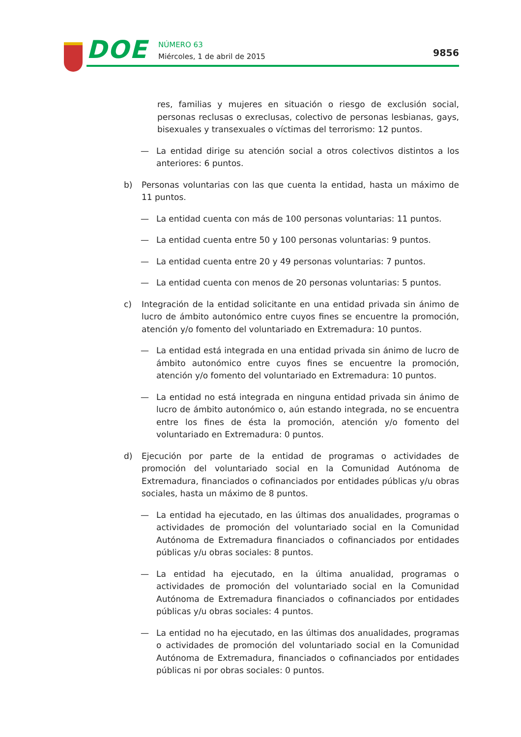DOE NÚMERO 63
Miércoles, 1 de abril de 2015 9856
res, familias y mujeres en situación o riesgo de exclusión social, personas reclusas o exreclusas, colectivo de personas lesbianas, gays, bisexuales y transexuales o víctimas del terrorismo: 12 puntos.
— La entidad dirige su atención social a otros colectivos distintos a los anteriores: 6 puntos.
b) Personas voluntarias con las que cuenta la entidad, hasta un máximo de 11 puntos.
— La entidad cuenta con más de 100 personas voluntarias: 11 puntos.
— La entidad cuenta entre 50 y 100 personas voluntarias: 9 puntos.
— La entidad cuenta entre 20 y 49 personas voluntarias: 7 puntos.
— La entidad cuenta con menos de 20 personas voluntarias: 5 puntos.
c) Integración de la entidad solicitante en una entidad privada sin ánimo de lucro de ámbito autonómico entre cuyos fines se encuentre la promoción, atención y/o fomento del voluntariado en Extremadura: 10 puntos.
— La entidad está integrada en una entidad privada sin ánimo de lucro de ámbito autonómico entre cuyos fines se encuentre la promoción, atención y/o fomento del voluntariado en Extremadura: 10 puntos.
— La entidad no está integrada en ninguna entidad privada sin ánimo de lucro de ámbito autonómico o, aún estando integrada, no se encuentra entre los fines de ésta la promoción, atención y/o fomento del voluntariado en Extremadura: 0 puntos.
d) Ejecución por parte de la entidad de programas o actividades de promoción del voluntariado social en la Comunidad Autónoma de Extremadura, financiados o cofinanciados por entidades públicas y/u obras sociales, hasta un máximo de 8 puntos.
— La entidad ha ejecutado, en las últimas dos anualidades, programas o actividades de promoción del voluntariado social en la Comunidad Autónoma de Extremadura financiados o cofinanciados por entidades públicas y/u obras sociales: 8 puntos.
— La entidad ha ejecutado, en la última anualidad, programas o actividades de promoción del voluntariado social en la Comunidad Autónoma de Extremadura financiados o cofinanciados por entidades públicas y/u obras sociales: 4 puntos.
— La entidad no ha ejecutado, en las últimas dos anualidades, programas o actividades de promoción del voluntariado social en la Comunidad Autónoma de Extremadura, financiados o cofinanciados por entidades públicas ni por obras sociales: 0 puntos.